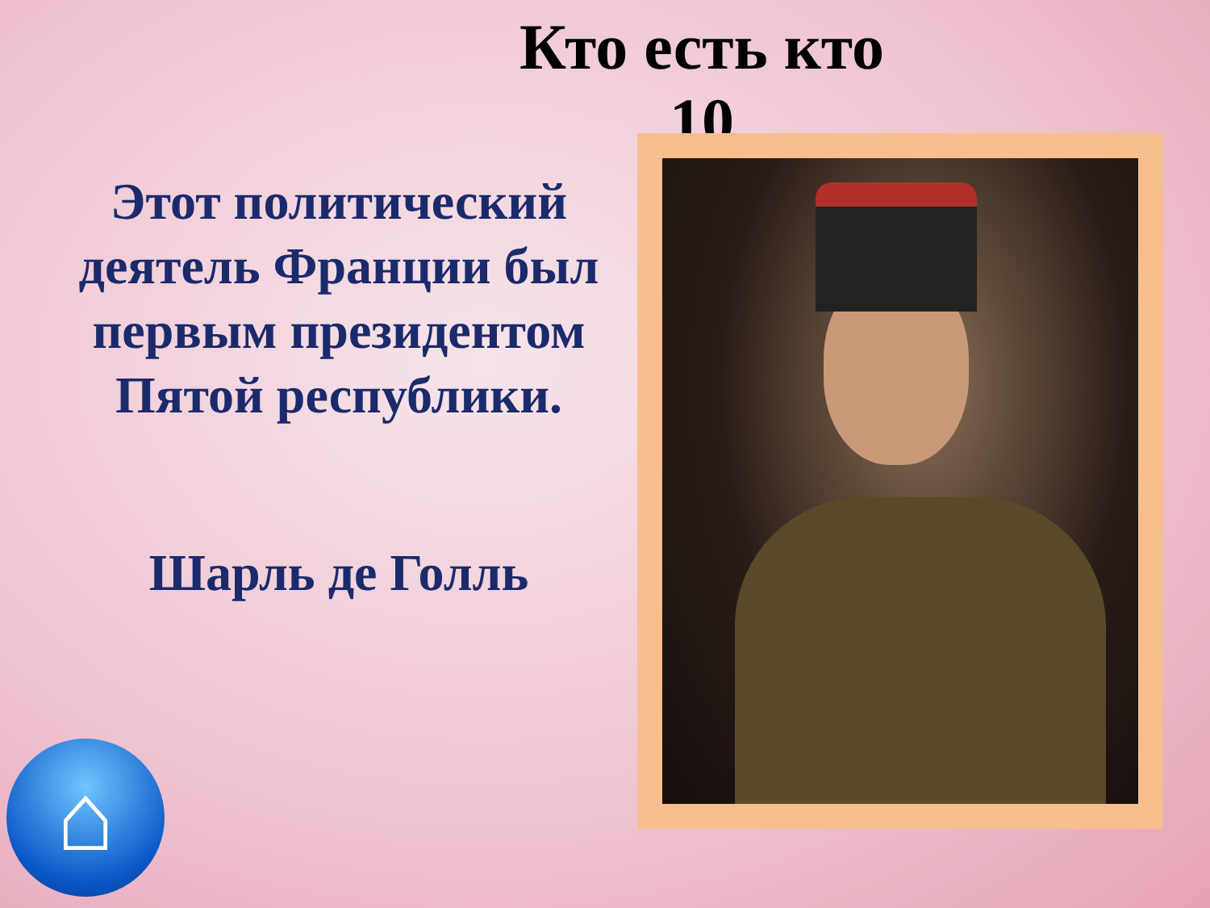Кто есть кто
10
Этот политический деятель Франции был первым президентом Пятой республики.
Шарль де Голль
⌂